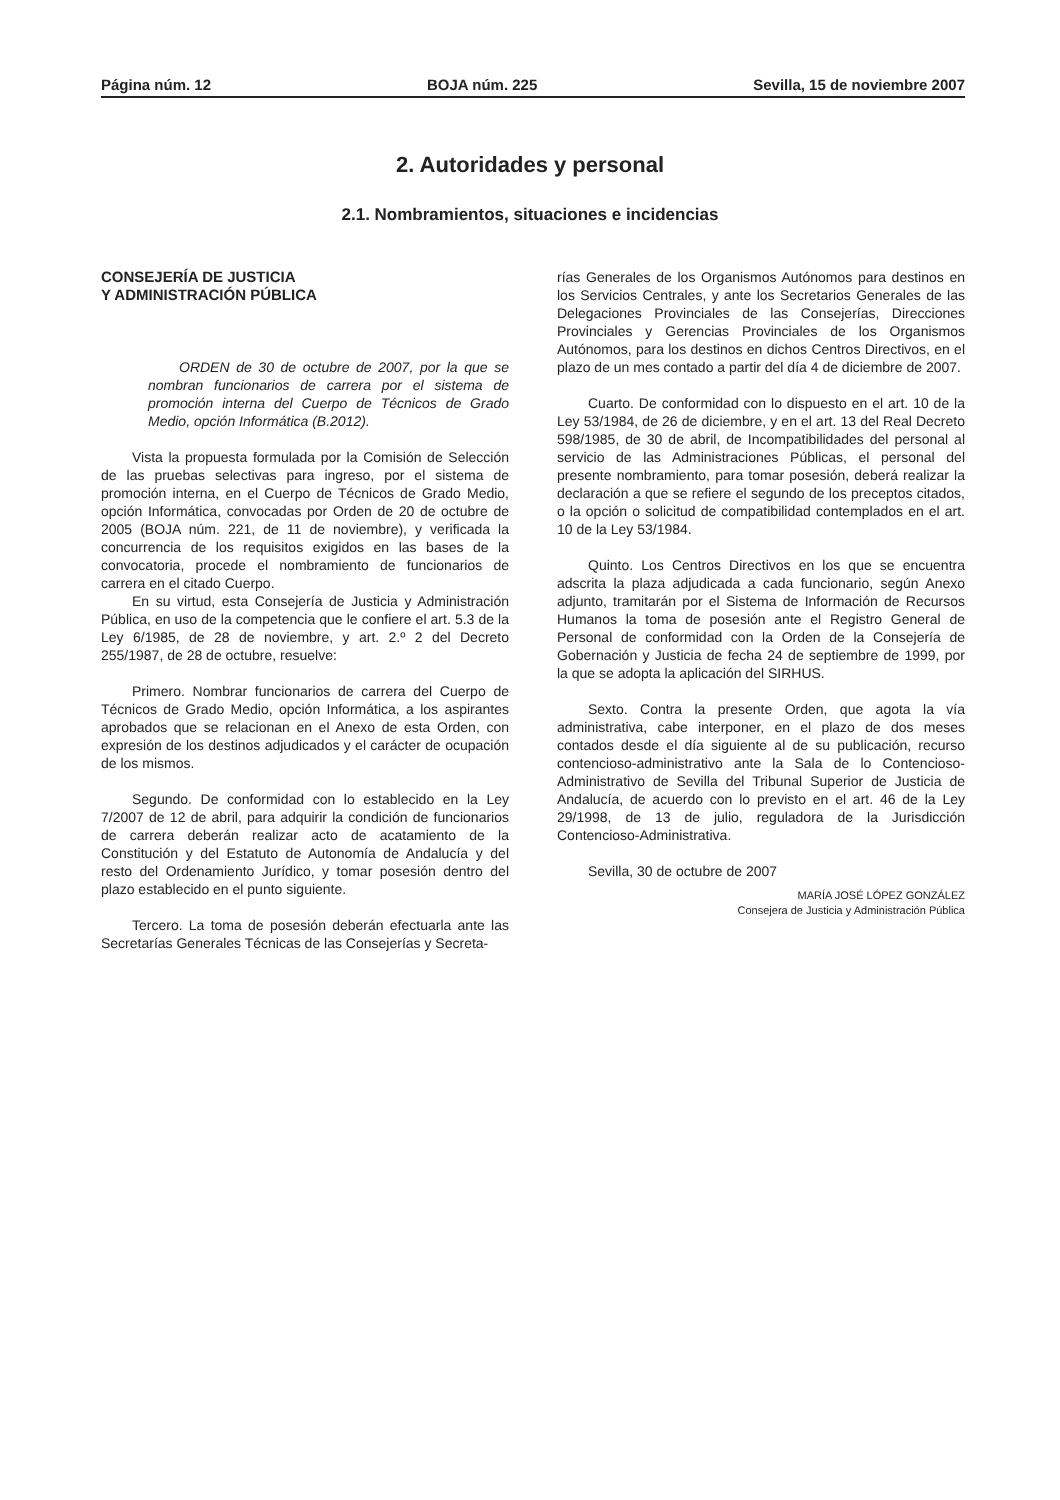Página núm. 12 BOJA núm. 225 Sevilla, 15 de noviembre 2007
2. Autoridades y personal
2.1. Nombramientos, situaciones e incidencias
CONSEJERÍA DE JUSTICIA
Y ADMINISTRACIÓN PÚBLICA
ORDEN de 30 de octubre de 2007, por la que se nombran funcionarios de carrera por el sistema de promoción interna del Cuerpo de Técnicos de Grado Medio, opción Informática (B.2012).
Vista la propuesta formulada por la Comisión de Selección de las pruebas selectivas para ingreso, por el sistema de promoción interna, en el Cuerpo de Técnicos de Grado Medio, opción Informática, convocadas por Orden de 20 de octubre de 2005 (BOJA núm. 221, de 11 de noviembre), y verificada la concurrencia de los requisitos exigidos en las bases de la convocatoria, procede el nombramiento de funcionarios de carrera en el citado Cuerpo.
En su virtud, esta Consejería de Justicia y Administración Pública, en uso de la competencia que le confiere el art. 5.3 de la Ley 6/1985, de 28 de noviembre, y art. 2.º 2 del Decreto 255/1987, de 28 de octubre, resuelve:
Primero. Nombrar funcionarios de carrera del Cuerpo de Técnicos de Grado Medio, opción Informática, a los aspirantes aprobados que se relacionan en el Anexo de esta Orden, con expresión de los destinos adjudicados y el carácter de ocupación de los mismos.
Segundo. De conformidad con lo establecido en la Ley 7/2007 de 12 de abril, para adquirir la condición de funcionarios de carrera deberán realizar acto de acatamiento de la Constitución y del Estatuto de Autonomía de Andalucía y del resto del Ordenamiento Jurídico, y tomar posesión dentro del plazo establecido en el punto siguiente.
Tercero. La toma de posesión deberán efectuarla ante las Secretarías Generales Técnicas de las Consejerías y Secreta-
rías Generales de los Organismos Autónomos para destinos en los Servicios Centrales, y ante los Secretarios Generales de las Delegaciones Provinciales de las Consejerías, Direcciones Provinciales y Gerencias Provinciales de los Organismos Autónomos, para los destinos en dichos Centros Directivos, en el plazo de un mes contado a partir del día 4 de diciembre de 2007.
Cuarto. De conformidad con lo dispuesto en el art. 10 de la Ley 53/1984, de 26 de diciembre, y en el art. 13 del Real Decreto 598/1985, de 30 de abril, de Incompatibilidades del personal al servicio de las Administraciones Públicas, el personal del presente nombramiento, para tomar posesión, deberá realizar la declaración a que se refiere el segundo de los preceptos citados, o la opción o solicitud de compatibilidad contemplados en el art. 10 de la Ley 53/1984.
Quinto. Los Centros Directivos en los que se encuentra adscrita la plaza adjudicada a cada funcionario, según Anexo adjunto, tramitarán por el Sistema de Información de Recursos Humanos la toma de posesión ante el Registro General de Personal de conformidad con la Orden de la Consejería de Gobernación y Justicia de fecha 24 de septiembre de 1999, por la que se adopta la aplicación del SIRHUS.
Sexto. Contra la presente Orden, que agota la vía administrativa, cabe interponer, en el plazo de dos meses contados desde el día siguiente al de su publicación, recurso contencioso-administrativo ante la Sala de lo Contencioso-Administrativo de Sevilla del Tribunal Superior de Justicia de Andalucía, de acuerdo con lo previsto en el art. 46 de la Ley 29/1998, de 13 de julio, reguladora de la Jurisdicción Contencioso-Administrativa.
Sevilla, 30 de octubre de 2007
MARÍA JOSÉ LÓPEZ GONZÁLEZ
Consejera de Justicia y Administración Pública